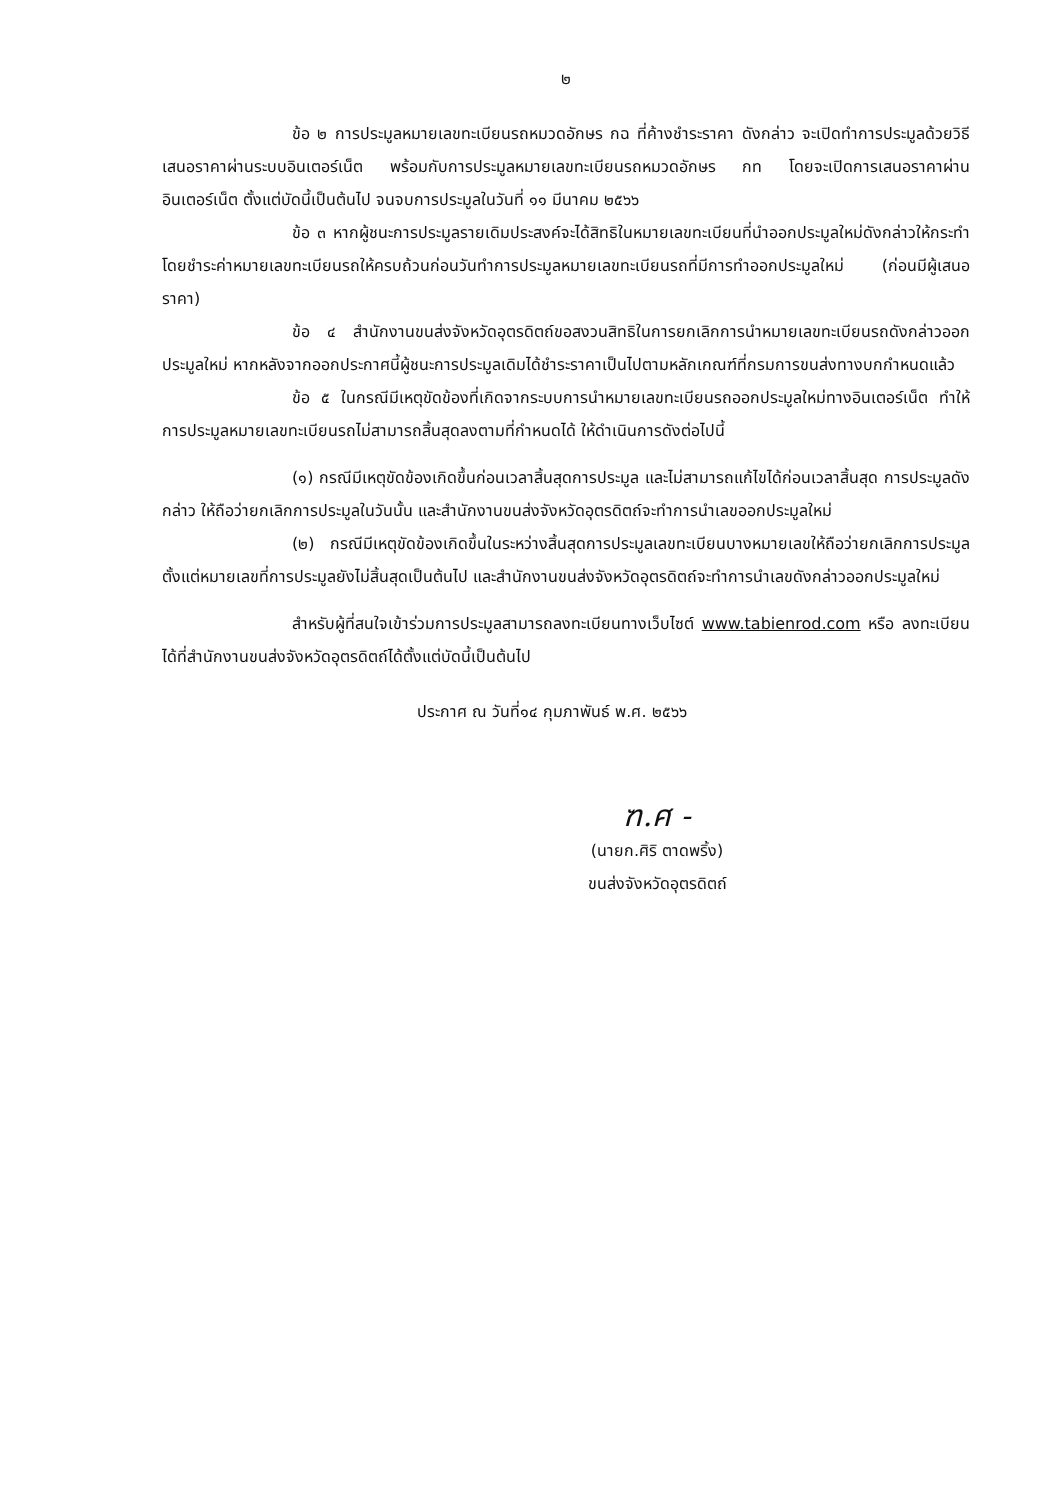๒
ข้อ ๒ การประมูลหมายเลขทะเบียนรถหมวดอักษร กฉ ที่ค้างชำระราคา ดังกล่าว จะเปิดทำการประมูลด้วยวิธีเสนอราคาผ่านระบบอินเตอร์เน็ต พร้อมกับการประมูลหมายเลขทะเบียนรถหมวดอักษร กท โดยจะเปิดการเสนอราคาผ่านอินเตอร์เน็ต ตั้งแต่บัดนี้เป็นต้นไป จนจบการประมูลในวันที่ ๑๑ มีนาคม ๒๕๖๖
ข้อ ๓ หากผู้ชนะการประมูลรายเดิมประสงค์จะได้สิทธิในหมายเลขทะเบียนที่นำออกประมูลใหม่ดังกล่าวให้กระทำโดยชำระค่าหมายเลขทะเบียนรถให้ครบถ้วนก่อนวันทำการประมูลหมายเลขทะเบียนรถที่มีการทำออกประมูลใหม่ (ก่อนมีผู้เสนอราคา)
ข้อ ๔ สำนักงานขนส่งจังหวัดอุตรดิตถ์ขอสงวนสิทธิในการยกเลิกการนำหมายเลขทะเบียนรถดังกล่าวออกประมูลใหม่ หากหลังจากออกประกาศนี้ผู้ชนะการประมูลเดิมได้ชำระราคาเป็นไปตามหลักเกณฑ์ที่กรมการขนส่งทางบกกำหนดแล้ว
ข้อ ๕ ในกรณีมีเหตุขัดข้องที่เกิดจากระบบการนำหมายเลขทะเบียนรถออกประมูลใหม่ทางอินเตอร์เน็ต ทำให้การประมูลหมายเลขทะเบียนรถไม่สามารถสิ้นสุดลงตามที่กำหนดได้ ให้ดำเนินการดังต่อไปนี้
(๑) กรณีมีเหตุขัดข้องเกิดขึ้นก่อนเวลาสิ้นสุดการประมูล และไม่สามารถแก้ไขได้ก่อนเวลาสิ้นสุด การประมูลดังกล่าว ให้ถือว่ายกเลิกการประมูลในวันนั้น และสำนักงานขนส่งจังหวัดอุตรดิตถ์จะทำการนำเลขออกประมูลใหม่
(๒) กรณีมีเหตุขัดข้องเกิดขึ้นในระหว่างสิ้นสุดการประมูลเลขทะเบียนบางหมายเลขให้ถือว่ายกเลิกการประมูลตั้งแต่หมายเลขที่การประมูลยังไม่สิ้นสุดเป็นต้นไป และสำนักงานขนส่งจังหวัดอุตรดิตถ์จะทำการนำเลขดังกล่าวออกประมูลใหม่
สำหรับผู้ที่สนใจเข้าร่วมการประมูลสามารถลงทะเบียนทางเว็บไซต์ www.tabienrod.com หรือ ลงทะเบียนได้ที่สำนักงานขนส่งจังหวัดอุตรดิตถ์ได้ตั้งแต่บัดนี้เป็นต้นไป
ประกาศ ณ วันที่๑๔ กุมภาพันธ์ พ.ศ. ๒๕๖๖
ฑ.ศ -
(นายก.ศิริ ตาดพริ้ง)
ขนส่งจังหวัดอุตรดิตถ์